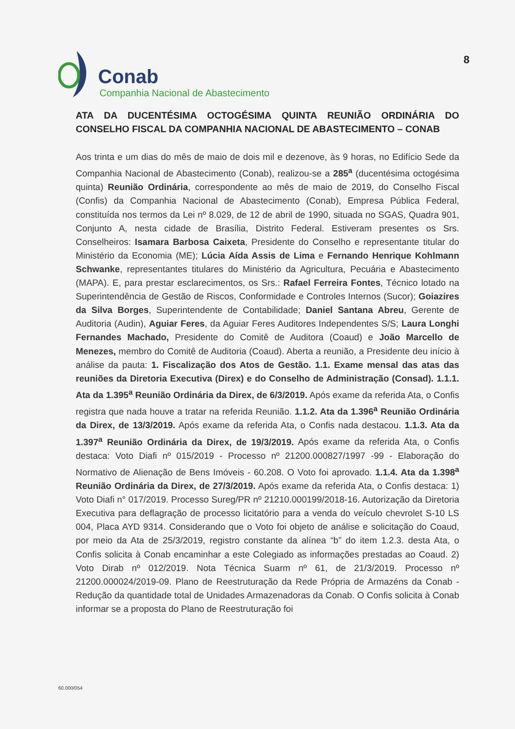Conab
Companhia Nacional de Abastecimento
8
ATA DA DUCENTÉSIMA OCTOGÉSIMA QUINTA REUNIÃO ORDINÁRIA DO CONSELHO FISCAL DA COMPANHIA NACIONAL DE ABASTECIMENTO – CONAB
Aos trinta e um dias do mês de maio de dois mil e dezenove, às 9 horas, no Edifício Sede da Companhia Nacional de Abastecimento (Conab), realizou-se a 285<sup>a</sup> (ducentésima octogésima quinta) Reunião Ordinária, correspondente ao mês de maio de 2019, do Conselho Fiscal (Confis) da Companhia Nacional de Abastecimento (Conab), Empresa Pública Federal, constituída nos termos da Lei nº 8.029, de 12 de abril de 1990, situada no SGAS, Quadra 901, Conjunto A, nesta cidade de Brasília, Distrito Federal. Estiveram presentes os Srs. Conselheiros: Isamara Barbosa Caixeta, Presidente do Conselho e representante titular do Ministério da Economia (ME); Lúcia Aída Assis de Lima e Fernando Henrique Kohlmann Schwanke, representantes titulares do Ministério da Agricultura, Pecuária e Abastecimento (MAPA). E, para prestar esclarecimentos, os Srs.: Rafael Ferreira Fontes, Técnico lotado na Superintendência de Gestão de Riscos, Conformidade e Controles Internos (Sucor); Goiazires da Silva Borges, Superintendente de Contabilidade; Daniel Santana Abreu, Gerente de Auditoria (Audin), Aguiar Feres, da Aguiar Feres Auditores Independentes S/S; Laura Longhi Fernandes Machado, Presidente do Comitê de Auditora (Coaud) e João Marcello de Menezes, membro do Comitê de Auditoria (Coaud). Aberta a reunião, a Presidente deu início à análise da pauta: 1. Fiscalização dos Atos de Gestão. 1.1. Exame mensal das atas das reuniões da Diretoria Executiva (Direx) e do Conselho de Administração (Consad). 1.1.1. Ata da 1.395<sup>a</sup> Reunião Ordinária da Direx, de 6/3/2019. Após exame da referida Ata, o Confis registra que nada houve a tratar na referida Reunião. 1.1.2. Ata da 1.396<sup>a</sup> Reunião Ordinária da Direx, de 13/3/2019. Após exame da referida Ata, o Confis nada destacou. 1.1.3. Ata da 1.397<sup>a</sup> Reunião Ordinária da Direx, de 19/3/2019. Após exame da referida Ata, o Confis destaca: Voto Diafi nº 015/2019 - Processo nº 21200.000827/1997 -99 - Elaboração do Normativo de Alienação de Bens Imóveis - 60.208. O Voto foi aprovado. 1.1.4. Ata da 1.398<sup>a</sup> Reunião Ordinária da Direx, de 27/3/2019. Após exame da referida Ata, o Confis destaca: 1) Voto Diafi n° 017/2019. Processo Sureg/PR nº 21210.000199/2018-16. Autorização da Diretoria Executiva para deflagração de processo licitatório para a venda do veículo chevrolet S-10 LS 004, Placa AYD 9314. Considerando que o Voto foi objeto de análise e solicitação do Coaud, por meio da Ata de 25/3/2019, registro constante da alínea “b” do item 1.2.3. desta Ata, o Confis solicita à Conab encaminhar a este Colegiado as informações prestadas ao Coaud. 2) Voto Dirab nº 012/2019. Nota Técnica Suarm nº 61, de 21/3/2019. Processo nº 21200.000024/2019-09. Plano de Reestruturação da Rede Própria de Armazéns da Conab - Redução da quantidade total de Unidades Armazenadoras da Conab. O Confis solicita à Conab informar se a proposta do Plano de Reestruturação foi
60.000/054